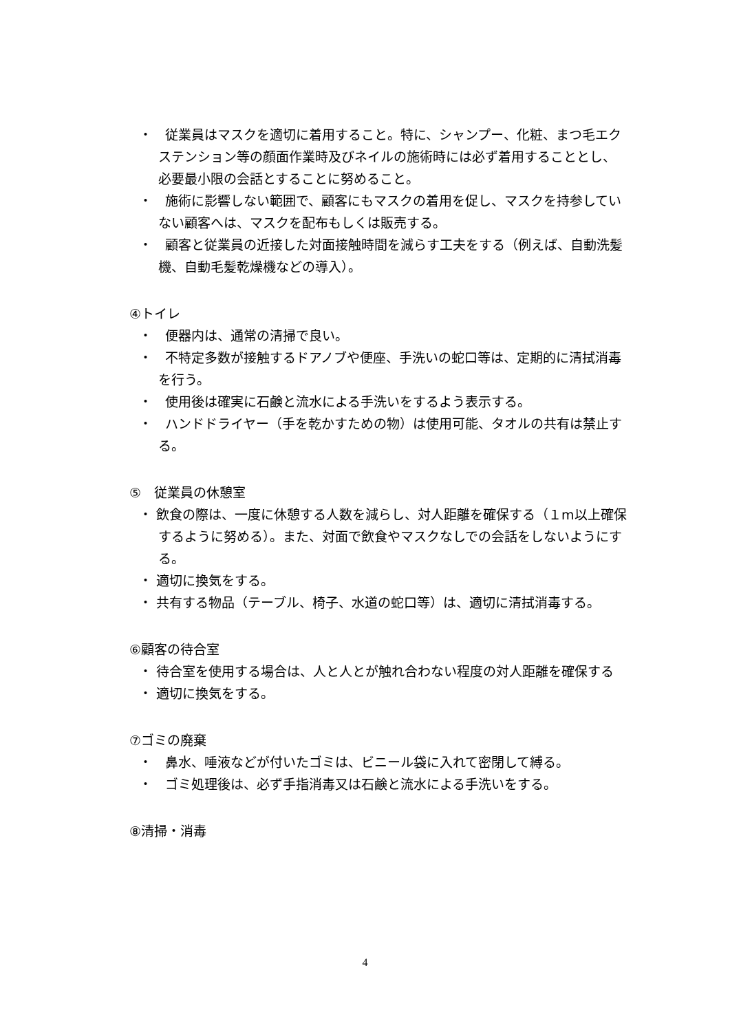・　従業員はマスクを適切に着用すること。特に、シャンプー、化粧、まつ毛エクステンション等の顔面作業時及びネイルの施術時には必ず着用することとし、必要最小限の会話とすることに努めること。
・　施術に影響しない範囲で、顧客にもマスクの着用を促し、マスクを持参していない顧客へは、マスクを配布もしくは販売する。
・　顧客と従業員の近接した対面接触時間を減らす工夫をする（例えば、自動洗髪機、自動毛髪乾燥機などの導入）。
④トイレ
・　便器内は、通常の清掃で良い。
・　不特定多数が接触するドアノブや便座、手洗いの蛇口等は、定期的に清拭消毒を行う。
・　使用後は確実に石鹸と流水による手洗いをするよう表示する。
・　ハンドドライヤー（手を乾かすための物）は使用可能、タオルの共有は禁止する。
⑤　従業員の休憩室
・ 飲食の際は、一度に休憩する人数を減らし、対人距離を確保する（１m以上確保するように努める）。また、対面で飲食やマスクなしでの会話をしないようにする。
・ 適切に換気をする。
・ 共有する物品（テーブル、椅子、水道の蛇口等）は、適切に清拭消毒する。
⑥顧客の待合室
・ 待合室を使用する場合は、人と人とが触れ合わない程度の対人距離を確保する
・ 適切に換気をする。
⑦ゴミの廃棄
・　鼻水、唾液などが付いたゴミは、ビニール袋に入れて密閉して縛る。
・　ゴミ処理後は、必ず手指消毒又は石鹸と流水による手洗いをする。
⑧清掃・消毒
4